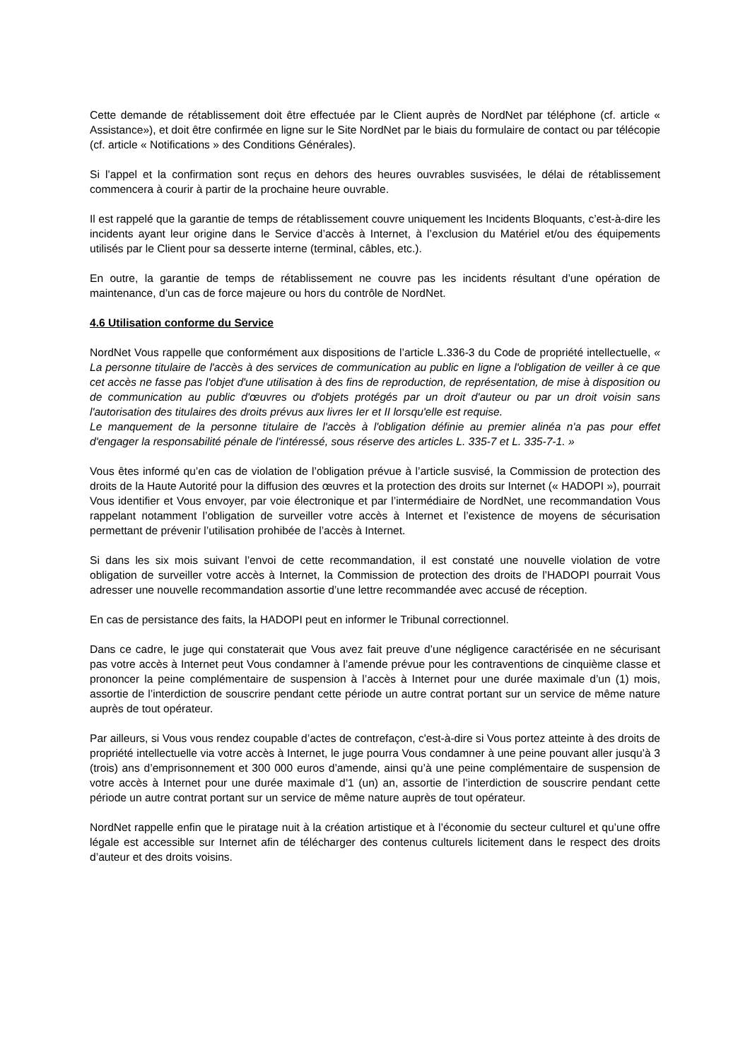Cette demande de rétablissement doit être effectuée par le Client auprès de NordNet par téléphone (cf. article « Assistance»), et doit être confirmée en ligne sur le Site NordNet par le biais du formulaire de contact ou par télécopie (cf. article « Notifications » des Conditions Générales).
Si l’appel et la confirmation sont reçus en dehors des heures ouvrables susvisées, le délai de rétablissement commencera à courir à partir de la prochaine heure ouvrable.
Il est rappelé que la garantie de temps de rétablissement couvre uniquement les Incidents Bloquants, c’est-à-dire les incidents ayant leur origine dans le Service d’accès à Internet, à l’exclusion du Matériel et/ou des équipements utilisés par le Client pour sa desserte interne (terminal, câbles, etc.).
En outre, la garantie de temps de rétablissement ne couvre pas les incidents résultant d’une opération de maintenance, d’un cas de force majeure ou hors du contrôle de NordNet.
4.6 Utilisation conforme du Service
NordNet Vous rappelle que conformément aux dispositions de l’article L.336-3 du Code de propriété intellectuelle, « La personne titulaire de l'accès à des services de communication au public en ligne a l'obligation de veiller à ce que cet accès ne fasse pas l'objet d'une utilisation à des fins de reproduction, de représentation, de mise à disposition ou de communication au public d'œuvres ou d'objets protégés par un droit d'auteur ou par un droit voisin sans l'autorisation des titulaires des droits prévus aux livres Ier et II lorsqu'elle est requise.
Le manquement de la personne titulaire de l'accès à l'obligation définie au premier alinéa n'a pas pour effet d'engager la responsabilité pénale de l'intéressé, sous réserve des articles L. 335-7 et L. 335-7-1. »
Vous êtes informé qu’en cas de violation de l’obligation prévue à l’article susvisé, la Commission de protection des droits de la Haute Autorité pour la diffusion des œuvres et la protection des droits sur Internet (« HADOPI »), pourrait Vous identifier et Vous envoyer, par voie électronique et par l’intermédiaire de NordNet, une recommandation Vous rappelant notamment l’obligation de surveiller votre accès à Internet et l’existence de moyens de sécurisation permettant de prévenir l’utilisation prohibée de l’accès à Internet.
Si dans les six mois suivant l’envoi de cette recommandation, il est constaté une nouvelle violation de votre obligation de surveiller votre accès à Internet, la Commission de protection des droits de l’HADOPI pourrait Vous adresser une nouvelle recommandation assortie d’une lettre recommandée avec accusé de réception.
En cas de persistance des faits, la HADOPI peut en informer le Tribunal correctionnel.
Dans ce cadre, le juge qui constaterait que Vous avez fait preuve d’une négligence caractérisée en ne sécurisant pas votre accès à Internet peut Vous condamner à l’amende prévue pour les contraventions de cinquième classe et prononcer la peine complémentaire de suspension à l’accès à Internet pour une durée maximale d’un (1) mois, assortie de l’interdiction de souscrire pendant cette période un autre contrat portant sur un service de même nature auprès de tout opérateur.
Par ailleurs, si Vous vous rendez coupable d’actes de contrefaçon, c'est-à-dire si Vous portez atteinte à des droits de propriété intellectuelle via votre accès à Internet, le juge pourra Vous condamner à une peine pouvant aller jusqu’à 3 (trois) ans d’emprisonnement et 300 000 euros d’amende, ainsi qu’à une peine complémentaire de suspension de votre accès à Internet pour une durée maximale d’1 (un) an, assortie de l’interdiction de souscrire pendant cette période un autre contrat portant sur un service de même nature auprès de tout opérateur.
NordNet rappelle enfin que le piratage nuit à la création artistique et à l’économie du secteur culturel et qu’une offre légale est accessible sur Internet afin de télécharger des contenus culturels licitement dans le respect des droits d’auteur et des droits voisins.